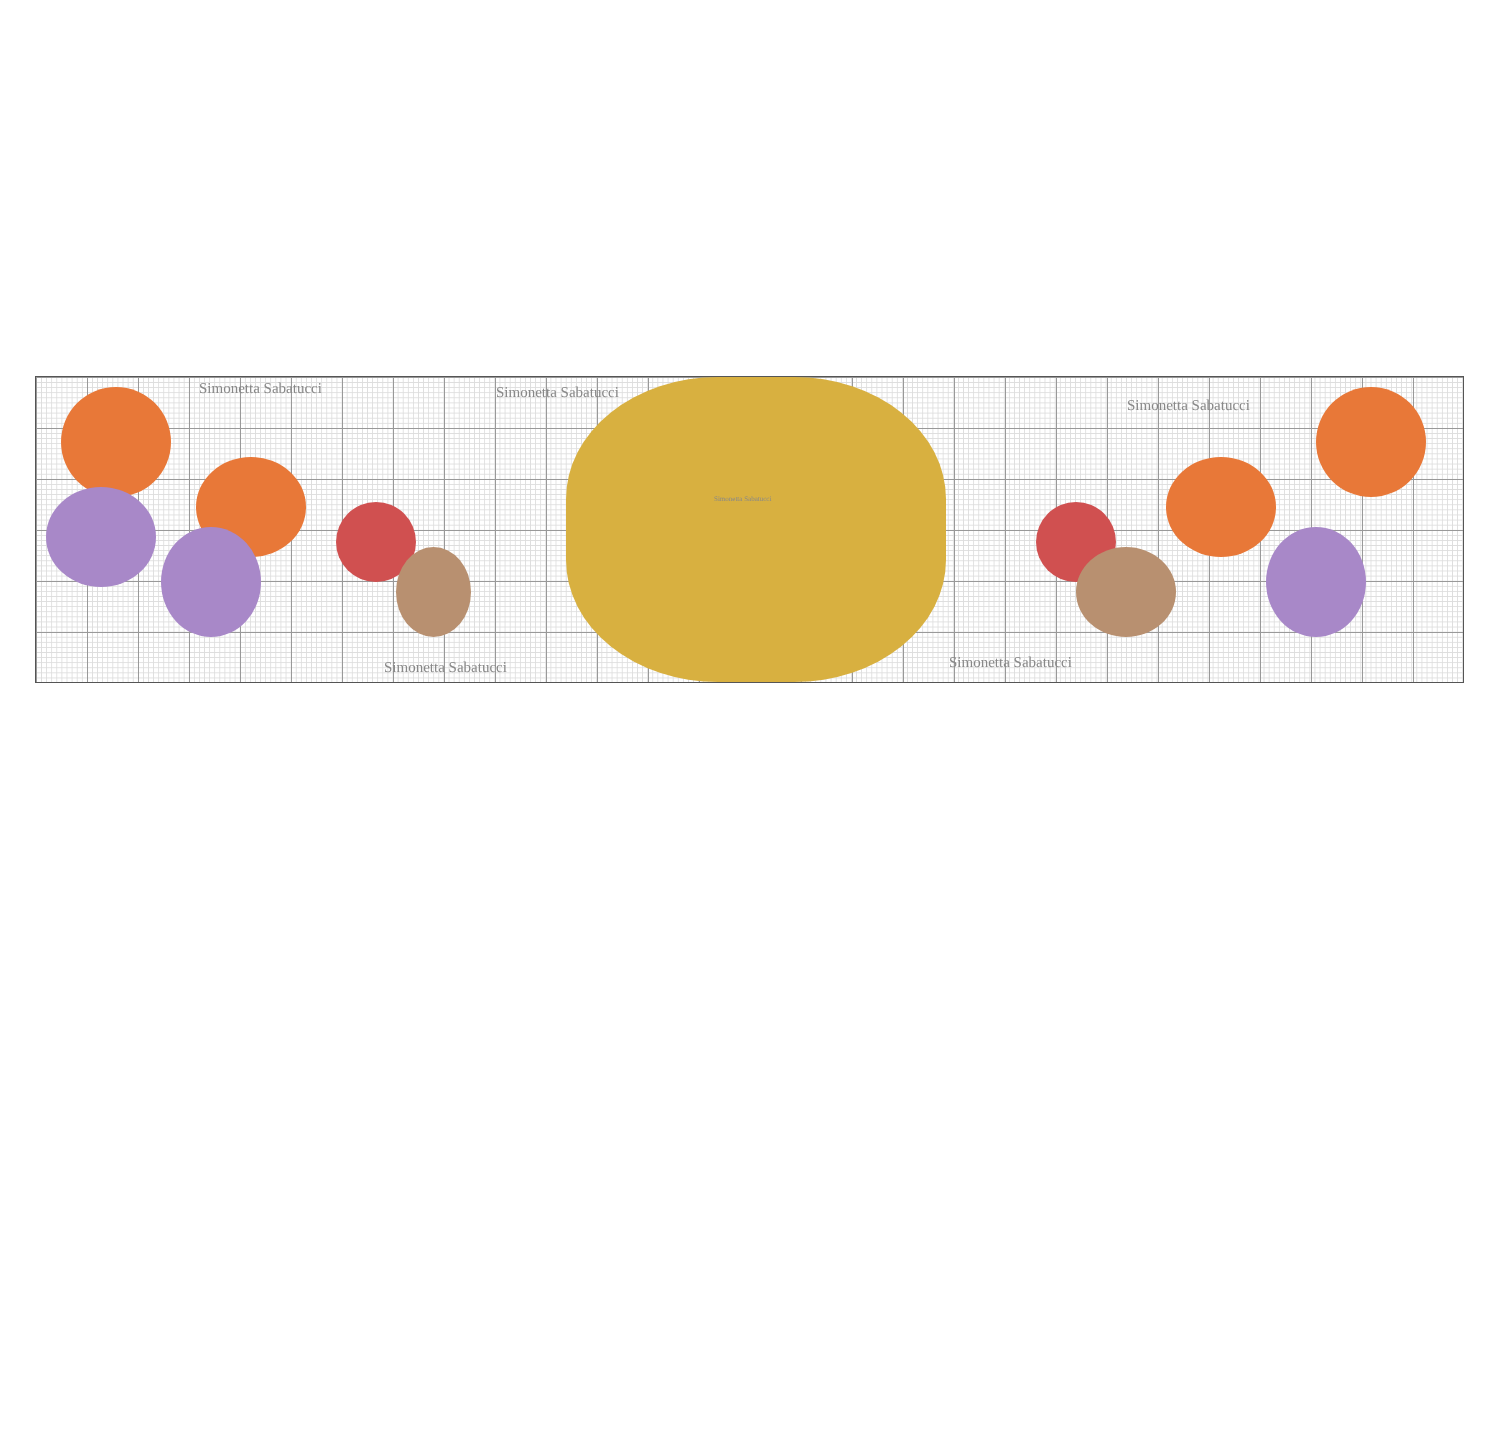Simonetta Sabatucci Simonetta Sabatucci
Simonetta Sabatucci
Simonetta Sabatucci
Simonetta Sabatucci
Simonetta Sabatucci